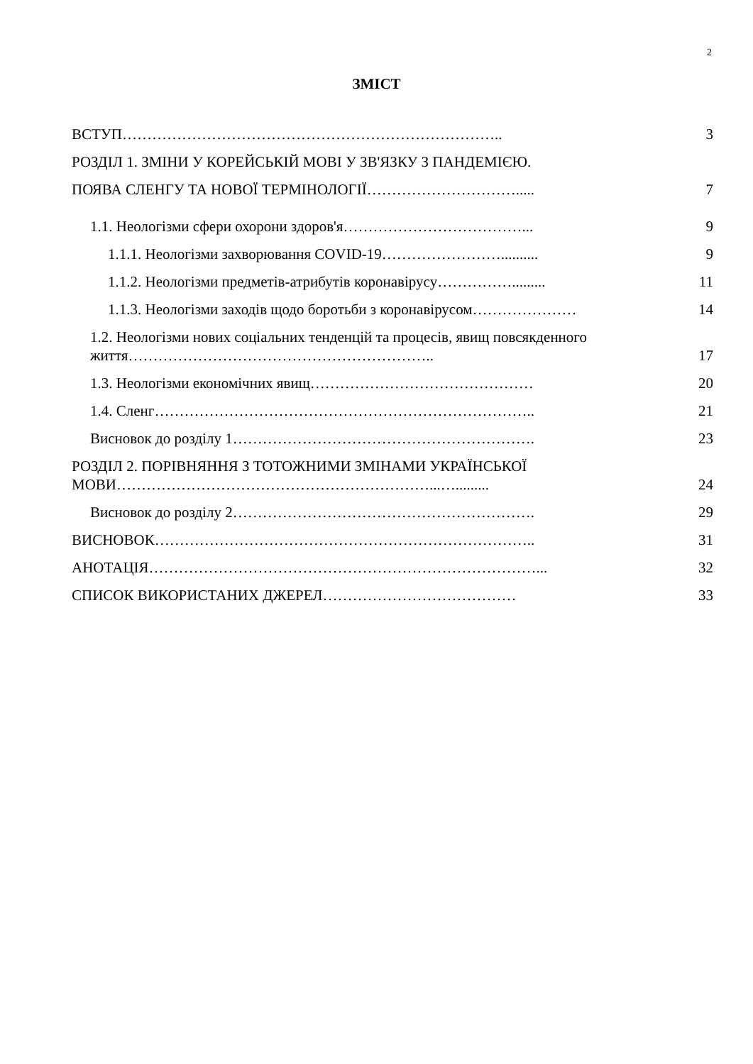2
ЗМІСТ
ВСТУП…………………………………………………………………..
3
РОЗДІЛ 1. ЗМІНИ У КОРЕЙСЬКІЙ МОВІ У ЗВ'ЯЗКУ З ПАНДЕМІЄЮ.
ПОЯВА СЛЕНГУ ТА НОВОЇ ТЕРМІНОЛОГІЇ………………………….....
7
1.1. Неологізми сфери охорони здоров'я………………………………...
9
1.1.1. Неологізми захворювання COVID-19……………………..........
9
1.1.2. Неологізми предметів-атрибутів коронавірусу…………….........
11
1.1.3. Неологізми заходів щодо боротьби з коронавірусом…………………
14
1.2. Неологізми нових соціальних тенденцій та процесів, явищ повсякденного життя……………………………………………………..
17
1.3. Неологізми економічних явищ………………………………………
20
1.4. Сленг…………………………………………………………………..
21
Висновок до розділу 1…………………………………………………….
23
РОЗДІЛ 2. ПОРІВНЯННЯ З ТОТОЖНИМИ ЗМІНАМИ УКРАЇНСЬКОЇ МОВИ………………………………………………………...….........
24
Висновок до розділу 2…………………………………………………….
29
ВИСНОВОК…………………………………………………………………..
31
АНОТАЦІЯ……………………………………………………………………...
32
СПИСОК ВИКОРИСТАНИХ ДЖЕРЕЛ…………………………………
33